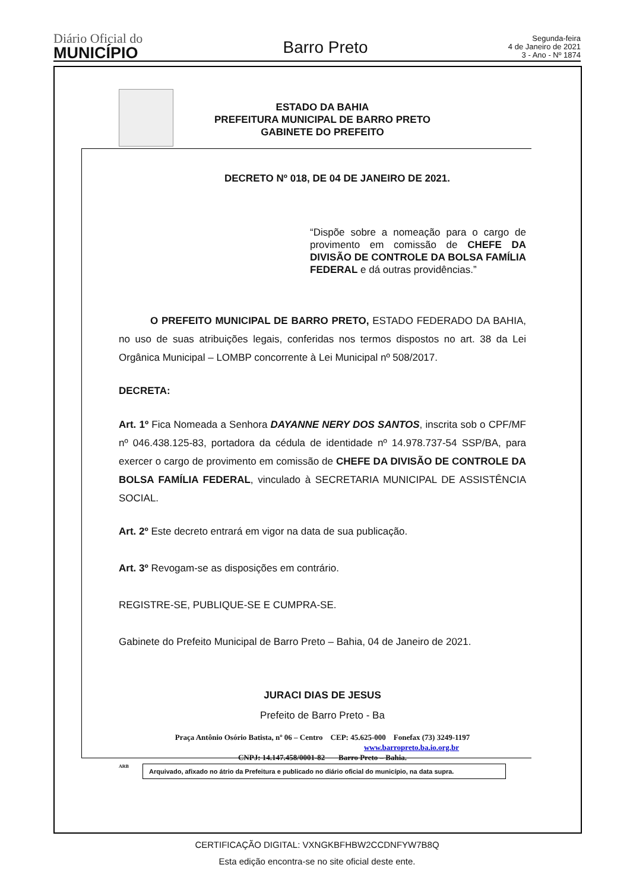Diário Oficial do
MUNICÍPIO
Barro Preto
Segunda-feira
4 de Janeiro de 2021
3 - Ano - Nº 1874
ESTADO DA BAHIA
PREFEITURA MUNICIPAL DE BARRO PRETO
GABINETE DO PREFEITO
DECRETO Nº 018, DE 04 DE JANEIRO DE 2021.
“Dispõe sobre a nomeação para o cargo de provimento em comissão de CHEFE DA DIVISÃO DE CONTROLE DA BOLSA FAMÍLIA FEDERAL e dá outras providências.”
O PREFEITO MUNICIPAL DE BARRO PRETO, ESTADO FEDERADO DA BAHIA, no uso de suas atribuições legais, conferidas nos termos dispostos no art. 38 da Lei Orgânica Municipal – LOMBP concorrente à Lei Municipal nº 508/2017.
DECRETA:
Art. 1º Fica Nomeada a Senhora DAYANNE NERY DOS SANTOS, inscrita sob o CPF/MF nº 046.438.125-83, portadora da cédula de identidade nº 14.978.737-54 SSP/BA, para exercer o cargo de provimento em comissão de CHEFE DA DIVISÃO DE CONTROLE DA BOLSA FAMÍLIA FEDERAL, vinculado à SECRETARIA MUNICIPAL DE ASSISTÊNCIA SOCIAL.
Art. 2º Este decreto entrará em vigor na data de sua publicação.
Art. 3º Revogam-se as disposições em contrário.
REGISTRE-SE, PUBLIQUE-SE E CUMPRA-SE.
Gabinete do Prefeito Municipal de Barro Preto – Bahia, 04 de Janeiro de 2021.
JURACI DIAS DE JESUS
Prefeito de Barro Preto - Ba
Praça Antônio Osório Batista, nº 06 – Centro CEP: 45.625-000 Fonefax (73) 3249-1197
www.barropreto.ba.io.org.br
CNPJ: 14.147.458/0001-82 Barro Preto – Bahia.
ARB Arquivado, afixado no átrio da Prefeitura e publicado no diário oficial do município, na data supra.
CERTIFICAÇÃO DIGITAL: VXNGKBFHBW2CCDNFYW7B8Q
Esta edição encontra-se no site oficial deste ente.